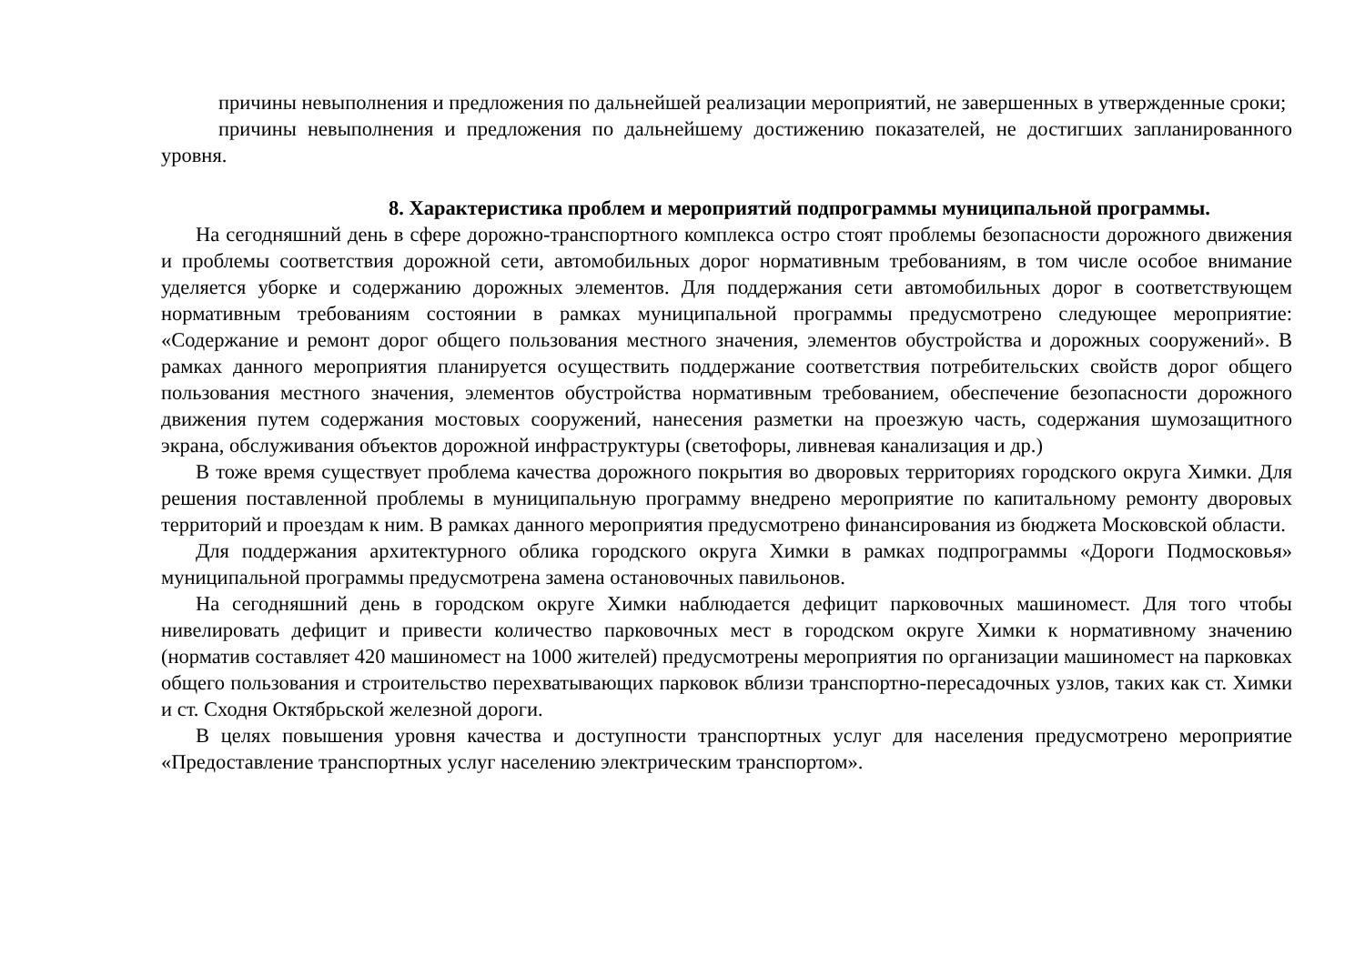причины невыполнения и предложения по дальнейшей реализации мероприятий, не завершенных в утвержденные сроки;
причины невыполнения и предложения по дальнейшему достижению показателей, не достигших запланированного уровня.
8. Характеристика проблем и мероприятий подпрограммы муниципальной программы.
На сегодняшний день в сфере дорожно-транспортного комплекса остро стоят проблемы безопасности дорожного движения и проблемы соответствия дорожной сети, автомобильных дорог нормативным требованиям, в том числе особое внимание уделяется уборке и содержанию дорожных элементов. Для поддержания сети автомобильных дорог в соответствующем нормативным требованиям состоянии в рамках муниципальной программы предусмотрено следующее мероприятие: «Содержание и ремонт дорог общего пользования местного значения, элементов обустройства и дорожных сооружений». В рамках данного мероприятия планируется осуществить поддержание соответствия потребительских свойств дорог общего пользования местного значения, элементов обустройства нормативным требованием, обеспечение безопасности дорожного движения путем содержания мостовых сооружений, нанесения разметки на проезжую часть, содержания шумозащитного экрана, обслуживания объектов дорожной инфраструктуры (светофоры, ливневая канализация и др.)
В тоже время существует проблема качества дорожного покрытия во дворовых территориях городского округа Химки. Для решения поставленной проблемы в муниципальную программу внедрено мероприятие по капитальному ремонту дворовых территорий и проездам к ним. В рамках данного мероприятия предусмотрено финансирования из бюджета Московской области.
Для поддержания архитектурного облика городского округа Химки в рамках подпрограммы «Дороги Подмосковья» муниципальной программы предусмотрена замена остановочных павильонов.
На сегодняшний день в городском округе Химки наблюдается дефицит парковочных машиномест. Для того чтобы нивелировать дефицит и привести количество парковочных мест в городском округе Химки к нормативному значению (норматив составляет 420 машиномест на 1000 жителей) предусмотрены мероприятия по организации машиномест на парковках общего пользования и строительство перехватывающих парковок вблизи транспортно-пересадочных узлов, таких как ст. Химки и ст. Сходня Октябрьской железной дороги.
В целях повышения уровня качества и доступности транспортных услуг для населения предусмотрено мероприятие «Предоставление транспортных услуг населению электрическим транспортом».